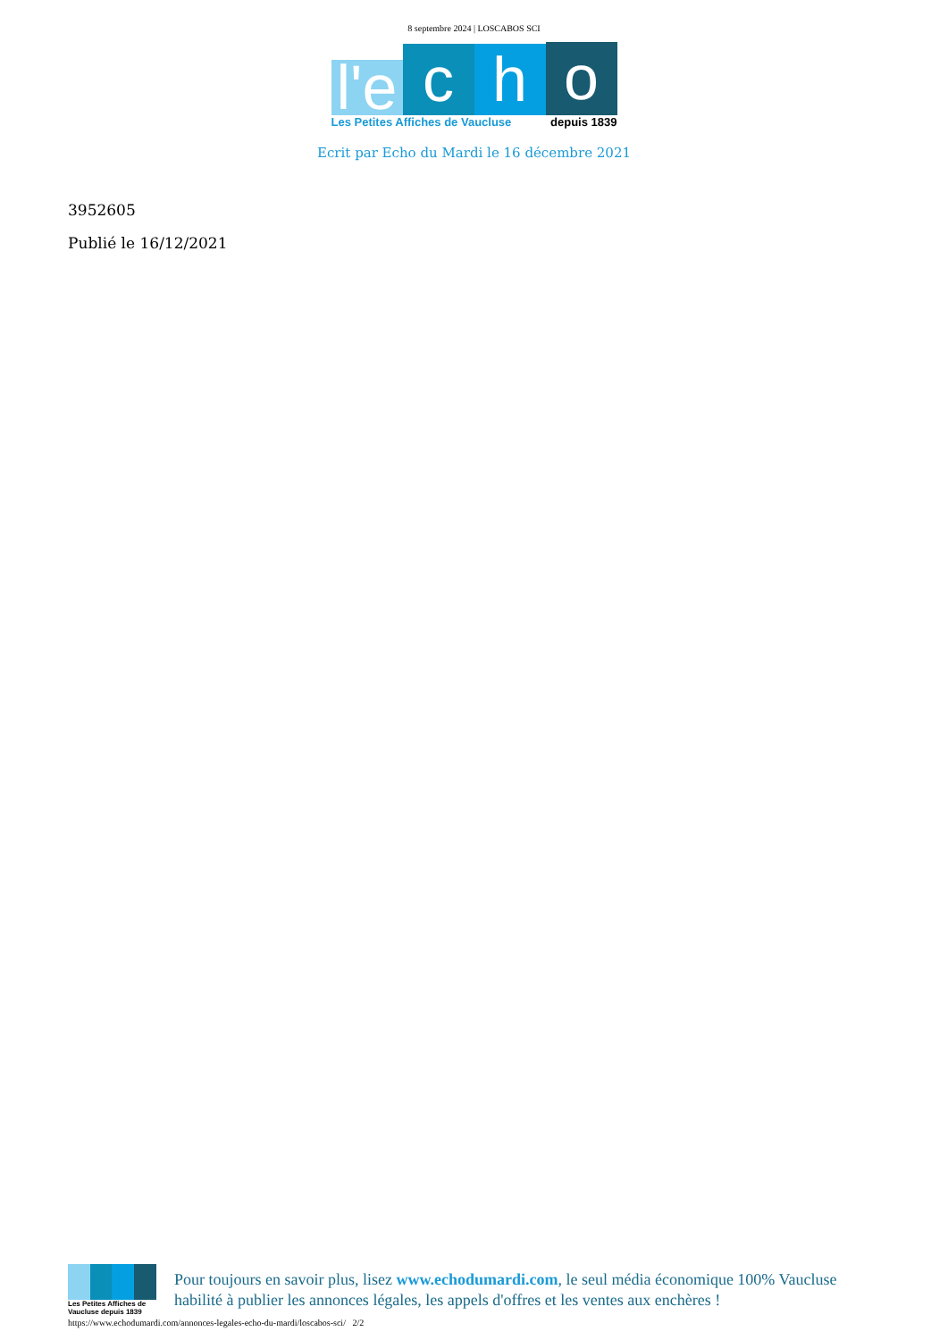8 septembre 2024 | LOSCABOS SCI
l'e
c
h
o
Les Petites Affiches de Vaucluse depuis 1839
Ecrit par Echo du Mardi le 16 décembre 2021
3952605
Publié le 16/12/2021
Les Petites Affiches de Vaucluse depuis 1839
Pour toujours en savoir plus, lisez www.echodumardi.com, le seul média économique 100% Vaucluse habilité à publier les annonces légales, les appels d'offres et les ventes aux enchères !
https://www.echodumardi.com/annonces-legales-echo-du-mardi/loscabos-sci/ 2/2